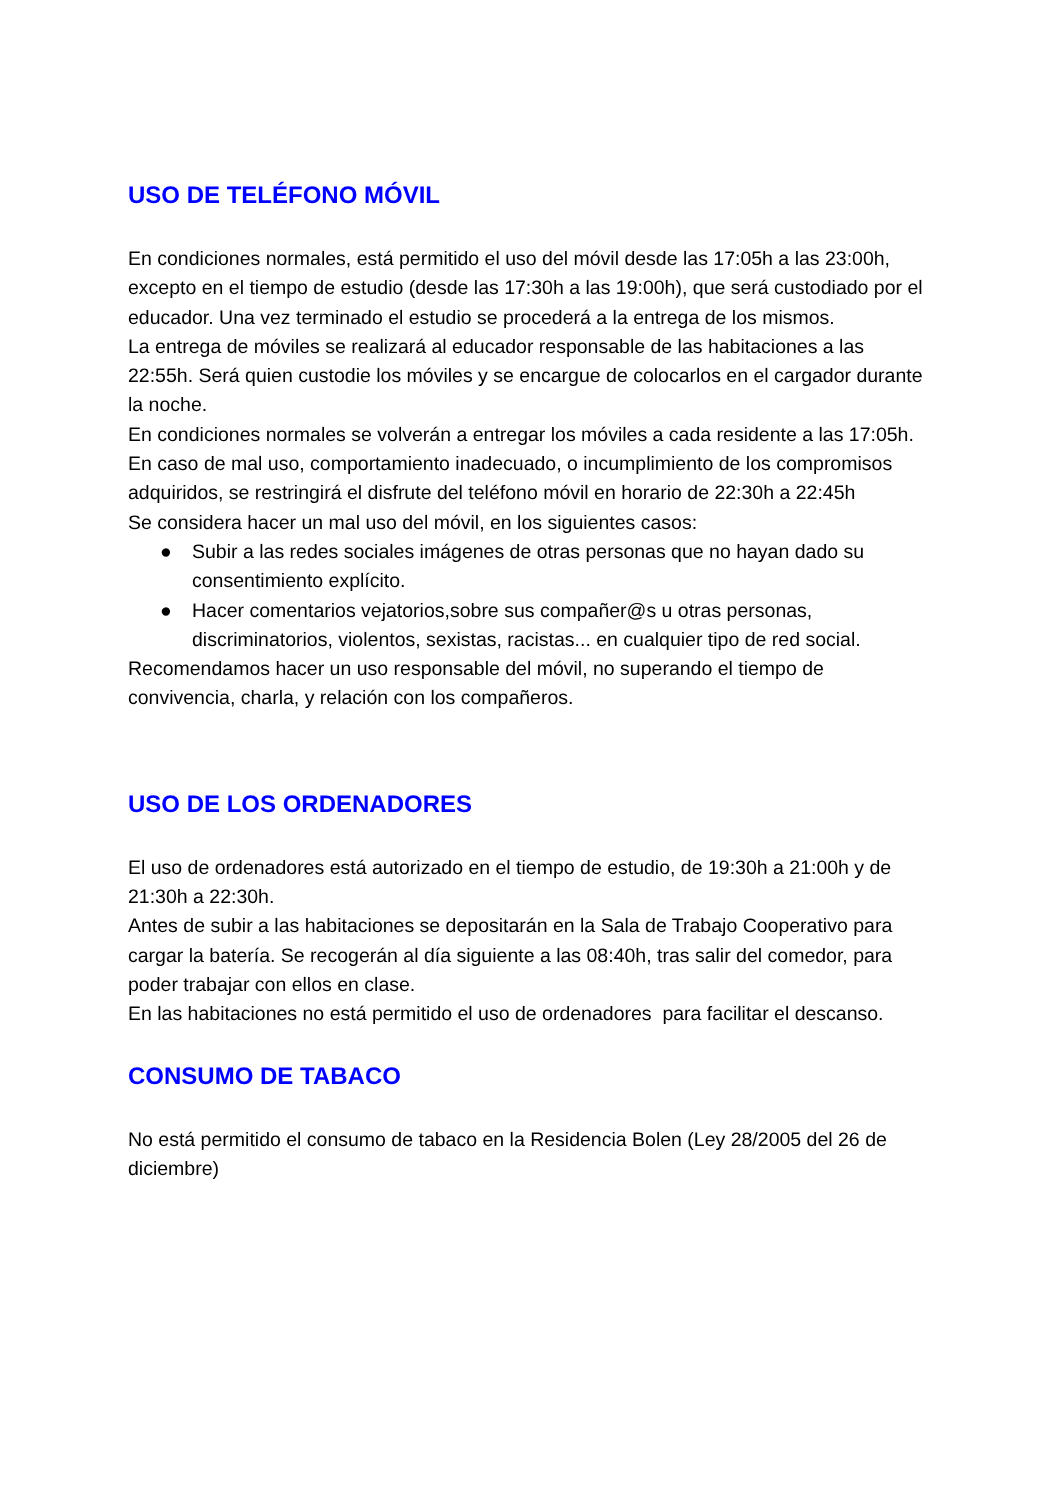USO DE TELÉFONO MÓVIL
En condiciones normales, está permitido el uso del móvil desde las 17:05h a las 23:00h, excepto en el tiempo de estudio (desde las 17:30h a las 19:00h), que será custodiado por el educador. Una vez terminado el estudio se procederá a la entrega de los mismos.
La entrega de móviles se realizará al educador responsable de las habitaciones a las 22:55h. Será quien custodie los móviles y se encargue de colocarlos en el cargador durante la noche.
En condiciones normales se volverán a entregar los móviles a cada residente a las 17:05h.
En caso de mal uso, comportamiento inadecuado, o incumplimiento de los compromisos adquiridos, se restringirá el disfrute del teléfono móvil en horario de 22:30h a 22:45h
Se considera hacer un mal uso del móvil, en los siguientes casos:
● Subir a las redes sociales imágenes de otras personas que no hayan dado su consentimiento explícito.
● Hacer comentarios vejatorios,sobre sus compañer@s u otras personas, discriminatorios, violentos, sexistas, racistas... en cualquier tipo de red social.
Recomendamos hacer un uso responsable del móvil, no superando el tiempo de convivencia, charla, y relación con los compañeros.
USO DE LOS ORDENADORES
El uso de ordenadores está autorizado en el tiempo de estudio, de 19:30h a 21:00h y de 21:30h a 22:30h.
Antes de subir a las habitaciones se depositarán en la Sala de Trabajo Cooperativo para cargar la batería. Se recogerán al día siguiente a las 08:40h, tras salir del comedor, para poder trabajar con ellos en clase.
En las habitaciones no está permitido el uso de ordenadores para facilitar el descanso.
CONSUMO DE TABACO
No está permitido el consumo de tabaco en la Residencia Bolen (Ley 28/2005 del 26 de diciembre)